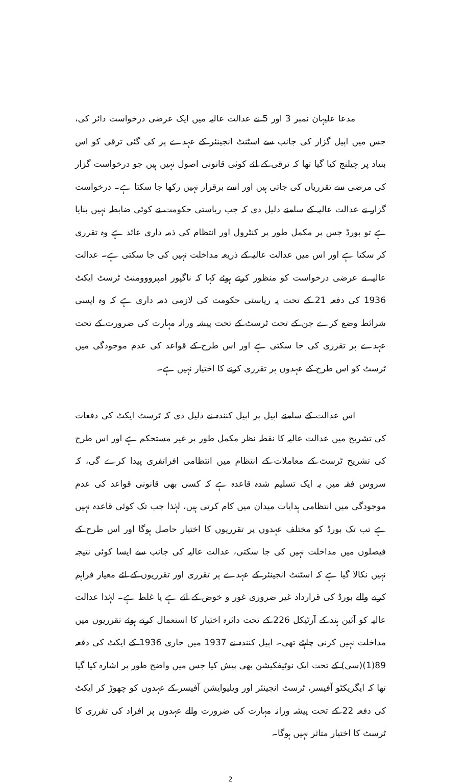مدعا علیہان نمبر 3 اور 5 نے عدالت عالیہ میں ایک عرضی درخواست دائر کی، جس میں اپیل گزار کی جانب سے اسٹنٹ انجینئر کے عہدے پر کی گئی ترقی کو اس بنیاد پر چیلنج کیا گیا تھا کہ ترقی کے لئے کوئی قانونی اصول نہیں ہیں جو درخواست گزار کی مرضی سے تقرریاں کی جاتی ہیں اور اسے برقرار نہیں رکھا جا سکتا ہے۔ درخواست گزار نے عدالت عالیہ کے سامنے دلیل دی کہ جب ریاستی حکومت نے کوئی ضابطہ نہیں بنایا ہے تو بورڈ جس پر مکمل طور پر کنٹرول اور انتظام کی ذمہ داری عائد ہے وہ تقرری کر سکتا ہے اور اس میں عدالت عالیہ کے ذریعہ مداخلت نہیں کی جا سکتی ہے۔ عدالت عالیہ نے عرضی درخواست کو منظور کرتے ہوئے کہا کہ ناگپور امپرووومنٹ ٹرسٹ ایکٹ 1936 کی دفعہ 21 کے تحت یہ ریاستی حکومت کی لازمی ذمہ داری ہے کہ وہ ایسی شرائط وضع کرے جن کے تحت ٹرسٹ کے تحت پیشہ ورانہ مہارت کی ضرورت کے تحت عہدے پر تقرری کی جا سکتی ہے اور اس طرح کے قواعد کی عدم موجودگی میں ٹرسٹ کو اس طرح کے عہدوں پر تقرری کرنے کا اختیار نہیں ہے۔
اس عدالت کے سامنے اپیل پر اپیل کنندہ نے دلیل دی کہ ٹرسٹ ایکٹ کی دفعات کی تشریح میں عدالت عالیہ کا نقطہ نظر مکمل طور پر غیر مستحکم ہے اور اس طرح کی تشریح ٹرسٹ کے معاملات کے انتظام میں انتظامی افراتفری پیدا کرے گی، کہ سروس فقہ میں یہ ایک تسلیم شدہ قاعدہ ہے کہ کسی بھی قانونی قواعد کی عدم موجودگی میں انتظامی ہدایات میدان میں کام کرتی ہیں، لہٰذا جب تک کوئی قاعدہ نہیں ہے تب تک بورڈ کو مختلف عہدوں پر تقرریوں کا اختیار حاصل ہوگا اور اس طرح کے فیصلوں میں مداخلت نہیں کی جا سکتی، عدالت عالیہ کی جانب سے ایسا کوئی نتیجہ نہیں نکالا گیا ہے کہ اسٹنٹ انجینئر کے عہدے پر تقرری اور تقرریوں کے لئے معیار فراہم کرنے والے بورڈ کی قرارداد غیر ضروری غور و خوض کے لئے ہے یا غلط ہے۔ لہٰذا عدالت عالیہ کو آئین ہند کے آرٹیکل 226 کے تحت دائرہ اختیار کا استعمال کرتے ہوئے تقرریوں میں مداخلت نہیں کرنی چاہئے تھی۔ اپیل کنندہ نے 1937 میں جاری 1936 کے ایکٹ کی دفعہ 89(1)(سی) کے تحت ایک نوٹیفکیشن بھی پیش کیا جس میں واضح طور پر اشارہ کیا گیا تھا کہ ایگزیکٹو آفیسر، ٹرسٹ انجینئر اور ویلیوایشن آفیسر کے عہدوں کو چھوڑ کر ایکٹ کی دفعہ 22 کے تحت پیشہ ورانہ مہارت کی ضرورت والے عہدوں پر افراد کی تقرری کا ٹرسٹ کا اختیار متاثر نہیں ہوگا۔
2